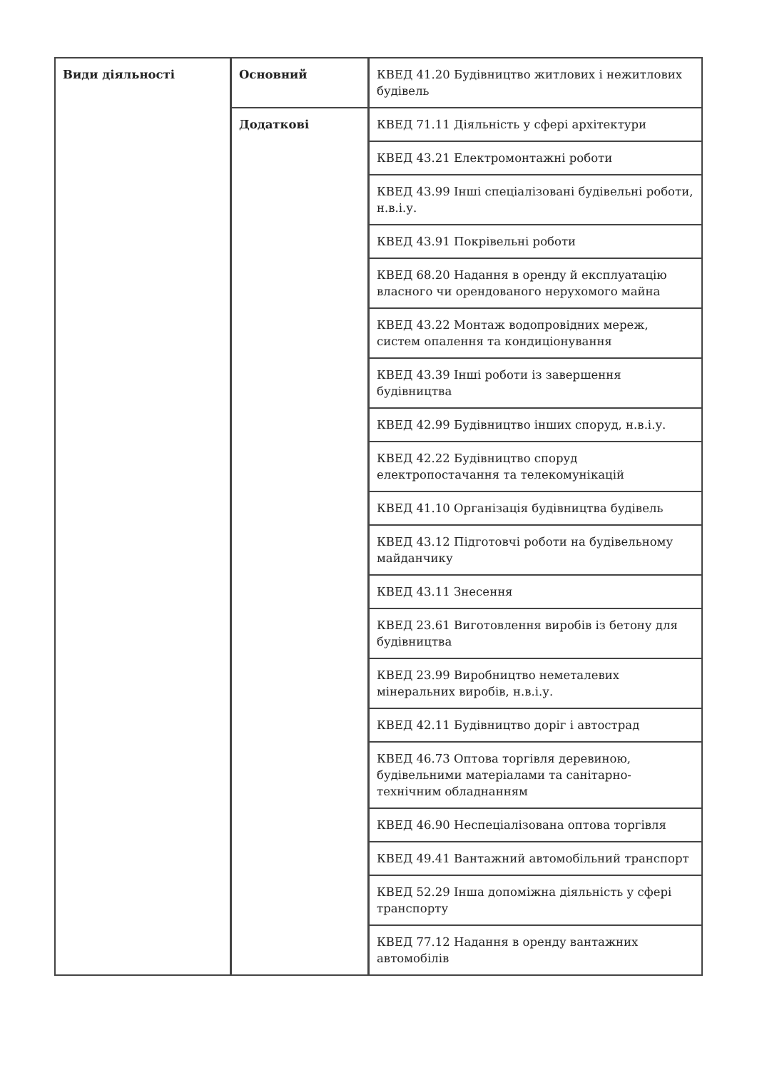| Види діяльності | Основний | КВЕД 41.20 Будівництво житлових і нежитлових будівель |
| | Додаткові | КВЕД 71.11 Діяльність у сфері архітектури |
| | | КВЕД 43.21 Електромонтажні роботи |
| | | КВЕД 43.99 Інші спеціалізовані будівельні роботи, н.в.і.у. |
| | | КВЕД 43.91 Покрівельні роботи |
| | | КВЕД 68.20 Надання в оренду й експлуатацію власного чи орендованого нерухомого майна |
| | | КВЕД 43.22 Монтаж водопровідних мереж, систем опалення та кондиціонування |
| | | КВЕД 43.39 Інші роботи із завершення будівництва |
| | | КВЕД 42.99 Будівництво інших споруд, н.в.і.у. |
| | | КВЕД 42.22 Будівництво споруд електропостачання та телекомунікацій |
| | | КВЕД 41.10 Організація будівництва будівель |
| | | КВЕД 43.12 Підготовчі роботи на будівельному майданчику |
| | | КВЕД 43.11 Знесення |
| | | КВЕД 23.61 Виготовлення виробів із бетону для будівництва |
| | | КВЕД 23.99 Виробництво неметалевих мінеральних виробів, н.в.і.у. |
| | | КВЕД 42.11 Будівництво доріг і автострад |
| | | КВЕД 46.73 Оптова торгівля деревиною, будівельними матеріалами та санітарно-технічним обладнанням |
| | | КВЕД 46.90 Неспеціалізована оптова торгівля |
| | | КВЕД 49.41 Вантажний автомобільний транспорт |
| | | КВЕД 52.29 Інша допоміжна діяльність у сфері транспорту |
| | | КВЕД 77.12 Надання в оренду вантажних автомобілів |